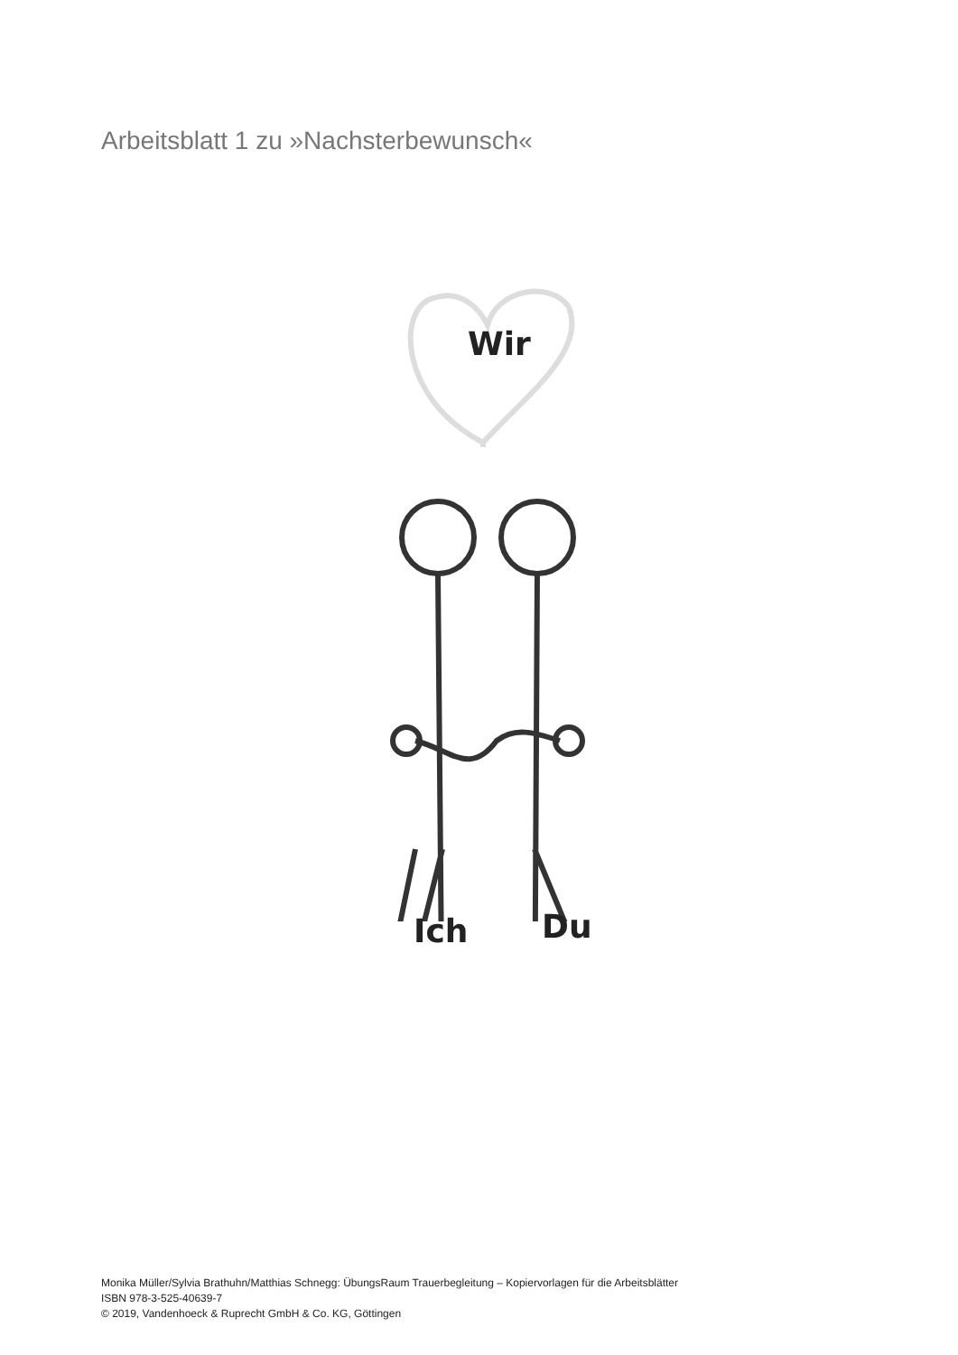Arbeitsblatt 1 zu »Nachsterbewunsch«
Wir
Ich Du
Monika Müller/Sylvia Brathuhn/Matthias Schnegg: ÜbungsRaum Trauerbegleitung – Kopiervorlagen für die Arbeitsblätter
ISBN 978-3-525-40639-7
© 2019, Vandenhoeck & Ruprecht GmbH & Co. KG, Göttingen